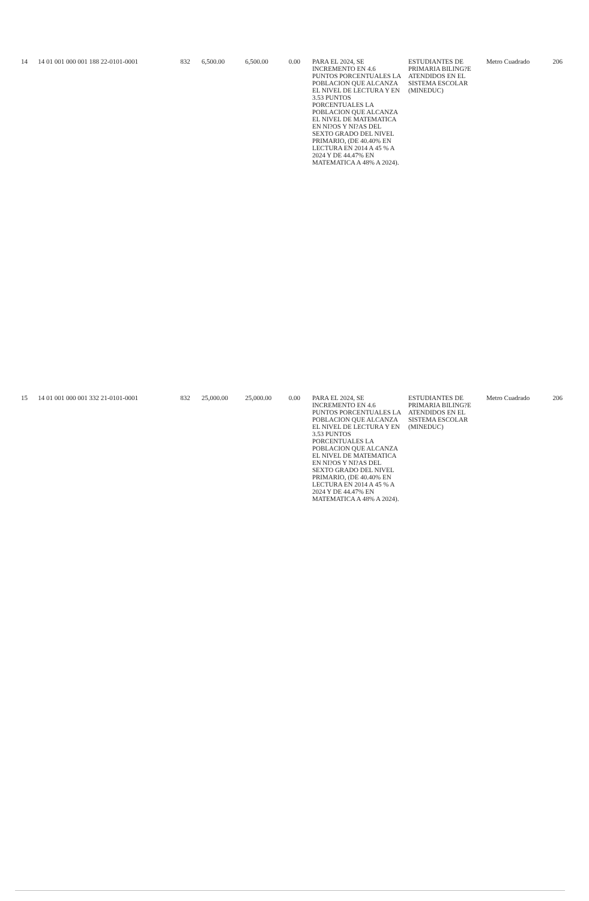| 14 | 14 01 001 000 001 188 22-0101-0001 | 832 | 6,500.00 | 6,500.00 | 0.00 | PARA EL 2024, SE INCREMENTO EN 4.6 PUNTOS PORCENTUALES LA POBLACION QUE ALCANZA EL NIVEL DE LECTURA Y EN 3.53 PUNTOS PORCENTUALES LA POBLACION QUE ALCANZA EL NIVEL DE MATEMATICA EN NI?OS Y NI?AS DEL SEXTO GRADO DEL NIVEL PRIMARIO, (DE 40.40% EN LECTURA EN 2014 A 45 % A 2024 Y DE 44.47% EN MATEMATICA A 48% A 2024). | ESTUDIANTES DE PRIMARIA BILING?E ATENDIDOS EN EL SISTEMA ESCOLAR (MINEDUC) | Metro Cuadrado | 206 |
| 15 | 14 01 001 000 001 332 21-0101-0001 | 832 | 25,000.00 | 25,000.00 | 0.00 | PARA EL 2024, SE INCREMENTO EN 4.6 PUNTOS PORCENTUALES LA POBLACION QUE ALCANZA EL NIVEL DE LECTURA Y EN 3.53 PUNTOS PORCENTUALES LA POBLACION QUE ALCANZA EL NIVEL DE MATEMATICA EN NI?OS Y NI?AS DEL SEXTO GRADO DEL NIVEL PRIMARIO, (DE 40.40% EN LECTURA EN 2014 A 45 % A 2024 Y DE 44.47% EN MATEMATICA A 48% A 2024). | ESTUDIANTES DE PRIMARIA BILING?E ATENDIDOS EN EL SISTEMA ESCOLAR (MINEDUC) | Metro Cuadrado | 206 |